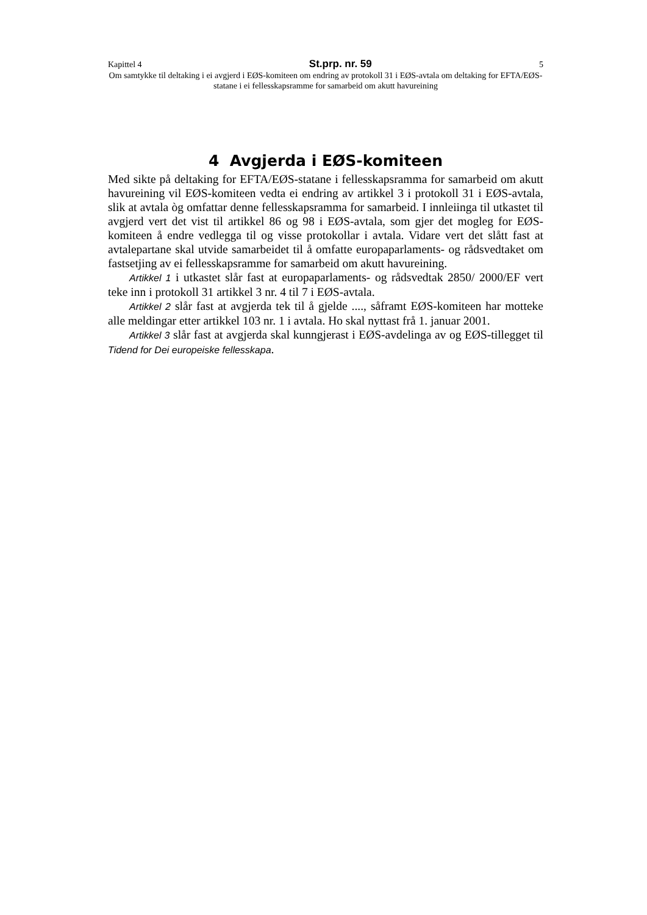Kapittel 4 St.prp. nr. 59 5
Om samtykke til deltaking i ei avgjerd i EØS-komiteen om endring av protokoll 31 i EØS-avtala om deltaking for EFTA/EØS-statane i ei fellesskapsramme for samarbeid om akutt havureining
4 Avgjerda i EØS-komiteen
Med sikte på deltaking for EFTA/EØS-statane i fellesskapsramma for samarbeid om akutt havureining vil EØS-komiteen vedta ei endring av artikkel 3 i protokoll 31 i EØS-avtala, slik at avtala òg omfattar denne fellesskapsramma for samarbeid. I innleiinga til utkastet til avgjerd vert det vist til artikkel 86 og 98 i EØS-avtala, som gjer det mogleg for EØS-komiteen å endre vedlegga til og visse protokollar i avtala. Vidare vert det slått fast at avtalepartane skal utvide samarbeidet til å omfatte europaparlaments- og rådsvedtaket om fastsetjing av ei fellesskapsramme for samarbeid om akutt havureining.
Artikkel 1 i utkastet slår fast at europaparlaments- og rådsvedtak 2850/ 2000/EF vert teke inn i protokoll 31 artikkel 3 nr. 4 til 7 i EØS-avtala.
Artikkel 2 slår fast at avgjerda tek til å gjelde ...., såframt EØS-komiteen har motteke alle meldingar etter artikkel 103 nr. 1 i avtala. Ho skal nyttast frå 1. januar 2001.
Artikkel 3 slår fast at avgjerda skal kunngjerast i EØS-avdelinga av og EØS-tillegget til Tidend for Dei europeiske fellesskapa.